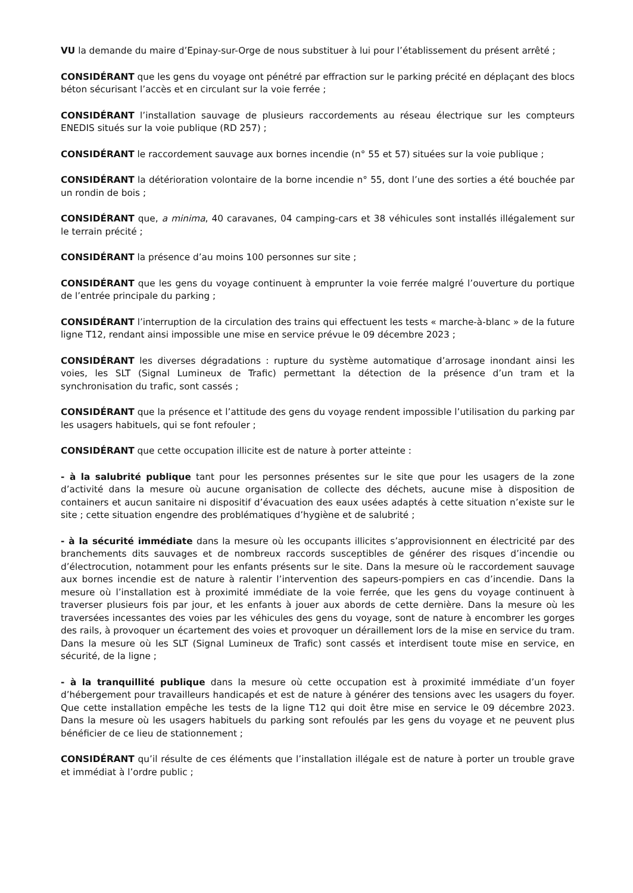VU la demande du maire d’Epinay-sur-Orge de nous substituer à lui pour l’établissement du présent arrêté ;
CONSIDÉRANT que les gens du voyage ont pénétré par effraction sur le parking précité en déplaçant des blocs béton sécurisant l’accès et en circulant sur la voie ferrée ;
CONSIDÉRANT l’installation sauvage de plusieurs raccordements au réseau électrique sur les compteurs ENEDIS situés sur la voie publique (RD 257) ;
CONSIDÉRANT le raccordement sauvage aux bornes incendie (n° 55 et 57) situées sur la voie publique ;
CONSIDÉRANT la détérioration volontaire de la borne incendie n° 55, dont l’une des sorties a été bouchée par un rondin de bois ;
CONSIDÉRANT que, a minima, 40 caravanes, 04 camping-cars et 38 véhicules sont installés illégalement sur le terrain précité ;
CONSIDÉRANT la présence d’au moins 100 personnes sur site ;
CONSIDÉRANT que les gens du voyage continuent à emprunter la voie ferrée malgré l’ouverture du portique de l’entrée principale du parking ;
CONSIDÉRANT l’interruption de la circulation des trains qui effectuent les tests « marche-à-blanc » de la future ligne T12, rendant ainsi impossible une mise en service prévue le 09 décembre 2023 ;
CONSIDÉRANT les diverses dégradations : rupture du système automatique d’arrosage inondant ainsi les voies, les SLT (Signal Lumineux de Trafic) permettant la détection de la présence d’un tram et la synchronisation du trafic, sont cassés ;
CONSIDÉRANT que la présence et l’attitude des gens du voyage rendent impossible l’utilisation du parking par les usagers habituels, qui se font refouler ;
CONSIDÉRANT que cette occupation illicite est de nature à porter atteinte :
- à la salubrité publique tant pour les personnes présentes sur le site que pour les usagers de la zone d’activité dans la mesure où aucune organisation de collecte des déchets, aucune mise à disposition de containers et aucun sanitaire ni dispositif d’évacuation des eaux usées adaptés à cette situation n’existe sur le site ; cette situation engendre des problématiques d’hygiène et de salubrité ;
- à la sécurité immédiate dans la mesure où les occupants illicites s’approvisionnent en électricité par des branchements dits sauvages et de nombreux raccords susceptibles de générer des risques d’incendie ou d’électrocution, notamment pour les enfants présents sur le site. Dans la mesure où le raccordement sauvage aux bornes incendie est de nature à ralentir l’intervention des sapeurs-pompiers en cas d’incendie. Dans la mesure où l’installation est à proximité immédiate de la voie ferrée, que les gens du voyage continuent à traverser plusieurs fois par jour, et les enfants à jouer aux abords de cette dernière. Dans la mesure où les traversées incessantes des voies par les véhicules des gens du voyage, sont de nature à encombrer les gorges des rails, à provoquer un écartement des voies et provoquer un déraillement lors de la mise en service du tram. Dans la mesure où les SLT (Signal Lumineux de Trafic) sont cassés et interdisent toute mise en service, en sécurité, de la ligne ;
- à la tranquillité publique dans la mesure où cette occupation est à proximité immédiate d’un foyer d’hébergement pour travailleurs handicapés et est de nature à générer des tensions avec les usagers du foyer. Que cette installation empêche les tests de la ligne T12 qui doit être mise en service le 09 décembre 2023. Dans la mesure où les usagers habituels du parking sont refoulés par les gens du voyage et ne peuvent plus bénéficier de ce lieu de stationnement ;
CONSIDÉRANT qu’il résulte de ces éléments que l’installation illégale est de nature à porter un trouble grave et immédiat à l’ordre public ;